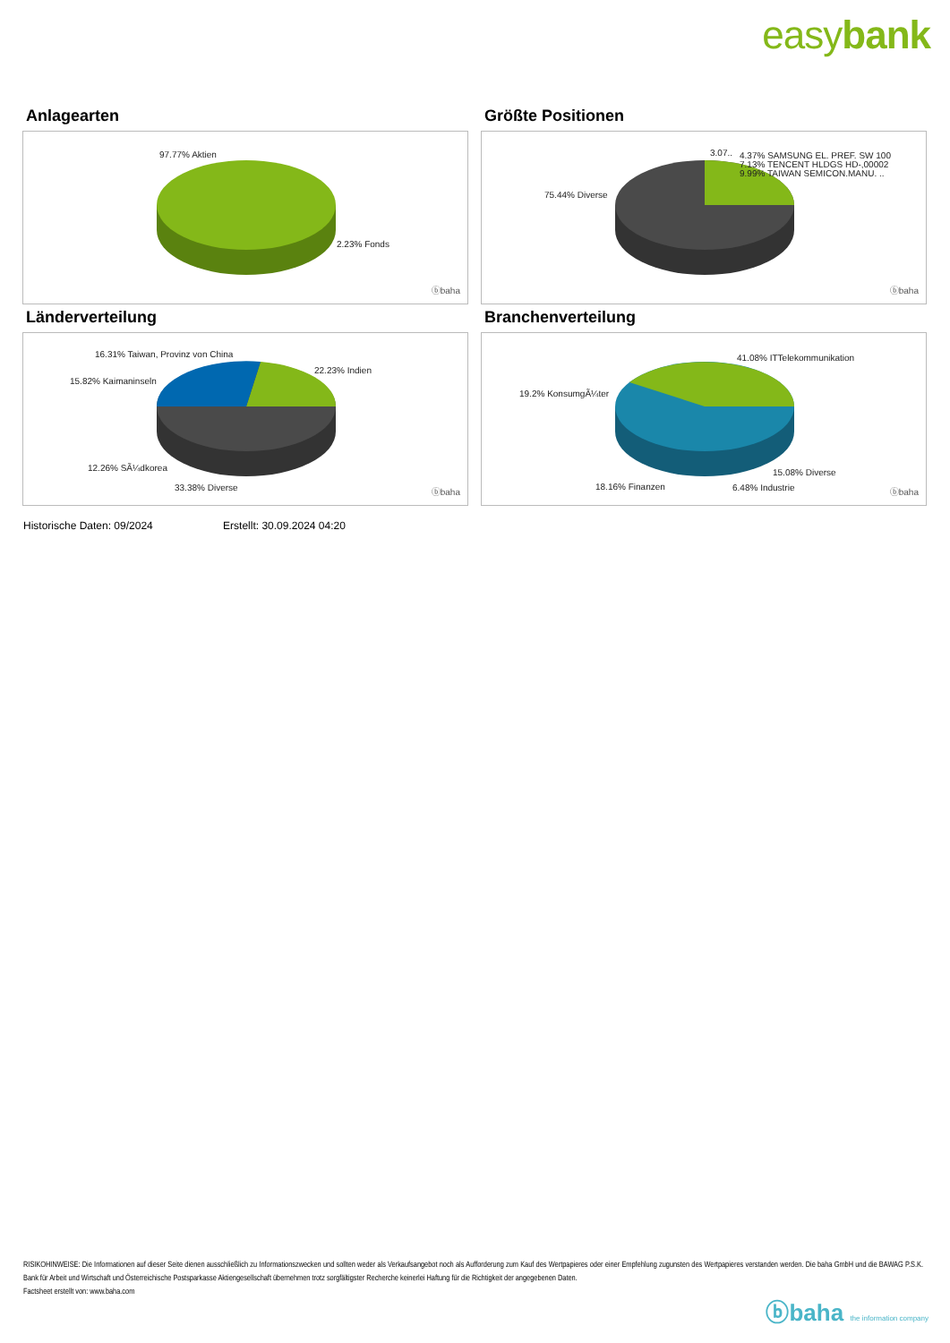easybank
Anlagearten
97.77% Aktien
2.23% Fonds
ⓑbaha
Größte Positionen
75.44% Diverse
3.07..
4.37% SAMSUNG EL. PREF. SW 100
7.13% TENCENT HLDGS HD-,00002
9.99% TAIWAN SEMICON.MANU. ..
ⓑbaha
Länderverteilung
16.31% Taiwan, Provinz von China
22.23% Indien
15.82% Kaimaninseln
12.26% SÃ¼dkorea
33.38% Diverse ⓑbaha
Branchenverteilung
41.08% ITTelekommunikation
19.2% KonsumgÃ¼ter
15.08% Diverse
18.16% Finanzen 6.48% Industrie ⓑbaha
Historische Daten: 09/2024 Erstellt: 30.09.2024 04:20
RISIKOHINWEISE: Die Informationen auf dieser Seite dienen ausschließlich zu Informationszwecken und sollten weder als Verkaufsangebot noch als Aufforderung zum Kauf des Wertpapieres oder einer Empfehlung zugunsten des Wertpapieres verstanden werden. Die baha GmbH und die BAWAG P.S.K. Bank für Arbeit und Wirtschaft und Österreichische Postsparkasse Aktiengesellschaft übernehmen trotz sorgfältigster Recherche keinerlei Haftung für die Richtigkeit der angegebenen Daten.
Factsheet erstellt von: www.baha.com
ⓑbaha the information company